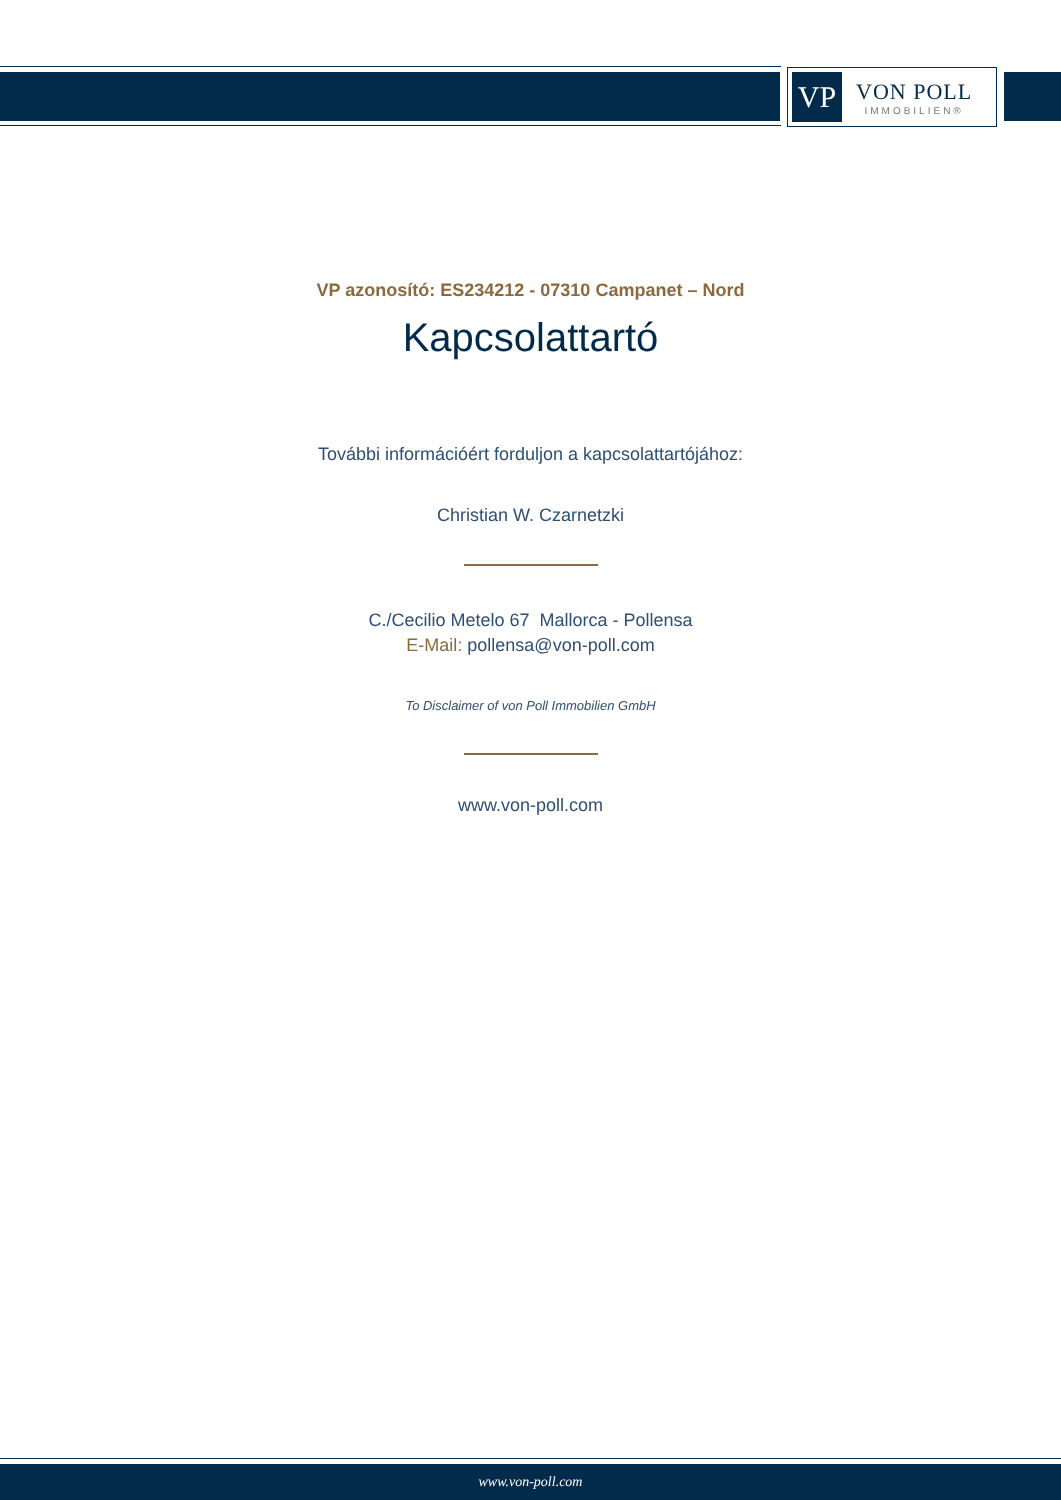VP
VON POLL
IMMOBILIEN®
VP azonosító: ES234212 - 07310 Campanet – Nord
Kapcsolattartó
További információért forduljon a kapcsolattartójához:
Christian W. Czarnetzki
C./Cecilio Metelo 67 Mallorca - Pollensa
E-Mail: pollensa@von-poll.com
To Disclaimer of von Poll Immobilien GmbH
www.von-poll.com
www.von-poll.com